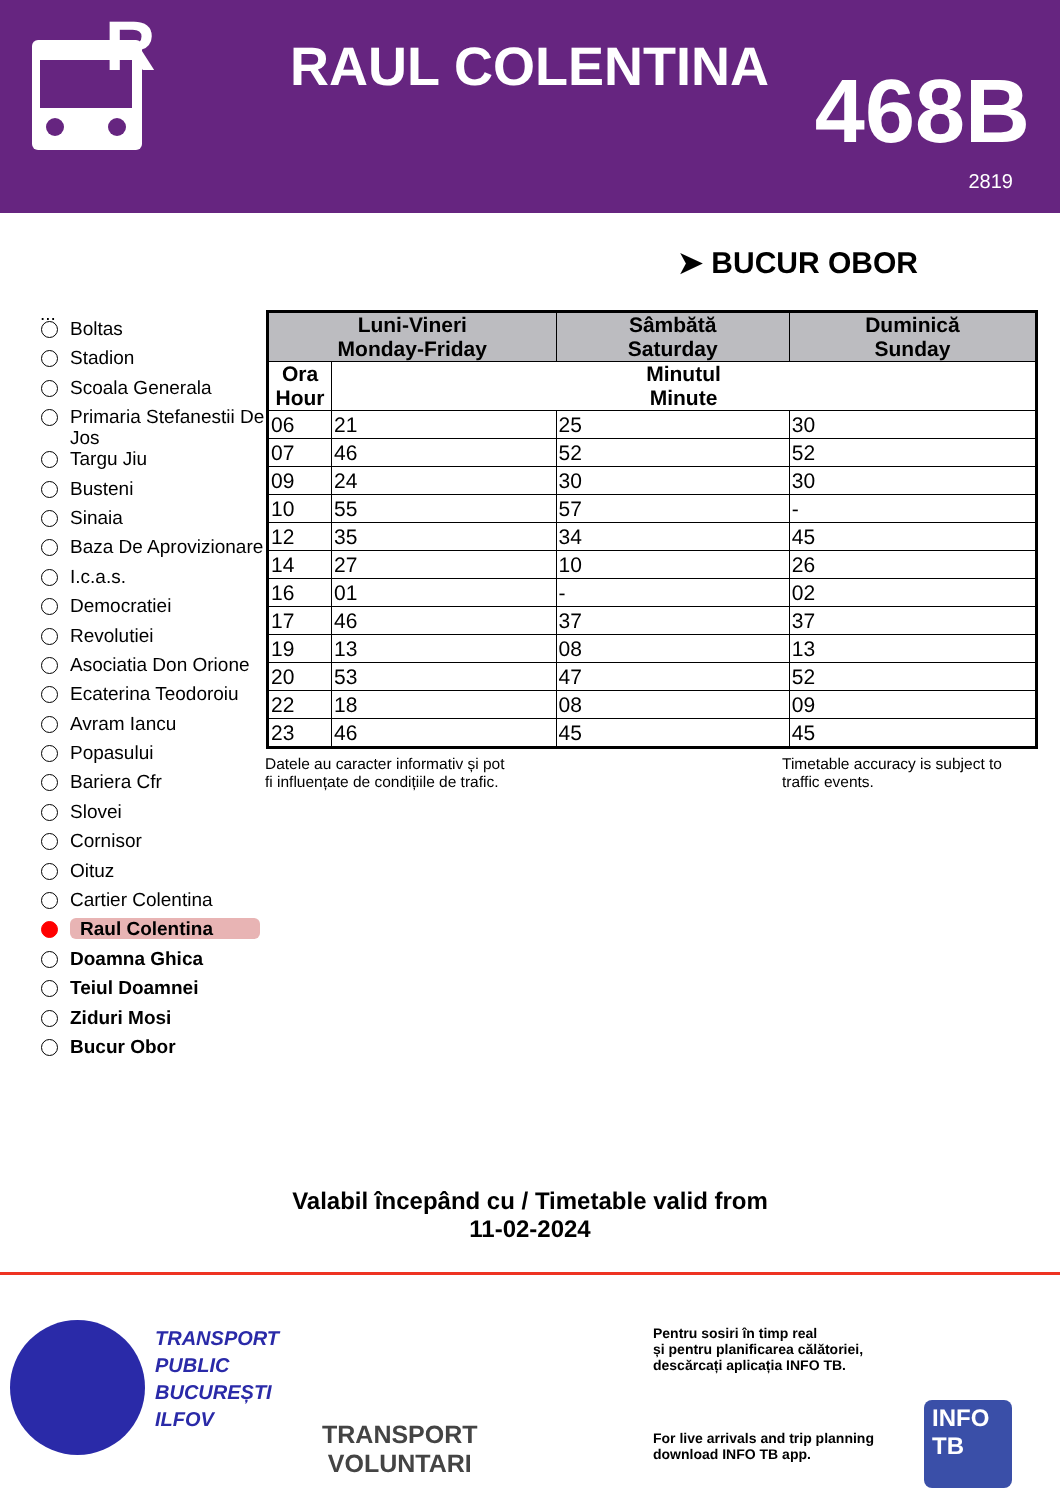R
RAUL COLENTINA 468B
2819
➤ BUCUR OBOR
...
Boltas
Stadion
Scoala Generala
Primaria Stefanestii De Jos
Targu Jiu
Busteni
Sinaia
Baza De Aprovizionare
I.c.a.s.
Democratiei
Revolutiei
Asociatia Don Orione
Ecaterina Teodoroiu
Avram Iancu
Popasului
Bariera Cfr
Slovei
Cornisor
Oituz
Cartier Colentina
Raul Colentina
Doamna Ghica
Teiul Doamnei
Ziduri Mosi
Bucur Obor
| Luni-Vineri Monday-Friday | | Sâmbătă Saturday | Duminică Sunday |
| --- | --- | --- | --- |
| Ora Hour | Minutul Minute | | |
| 06 | 21 | 25 | 30 |
| 07 | 46 | 52 | 52 |
| 09 | 24 | 30 | 30 |
| 10 | 55 | 57 | - |
| 12 | 35 | 34 | 45 |
| 14 | 27 | 10 | 26 |
| 16 | 01 | - | 02 |
| 17 | 46 | 37 | 37 |
| 19 | 13 | 08 | 13 |
| 20 | 53 | 47 | 52 |
| 22 | 18 | 08 | 09 |
| 23 | 46 | 45 | 45 |
Datele au caracter informativ și pot
fi influențate de condițiile de trafic.
Timetable accuracy is subject to
traffic events.
Valabil începând cu / Timetable valid from
11-02-2024
TRANSPORT
PUBLIC
BUCUREȘTI
ILFOV
TRANSPORT
VOLUNTARI
Pentru sosiri în timp real
și pentru planificarea călătoriei,
descărcați aplicația INFO TB.
For live arrivals and trip planning
download INFO TB app.
INFO
TB